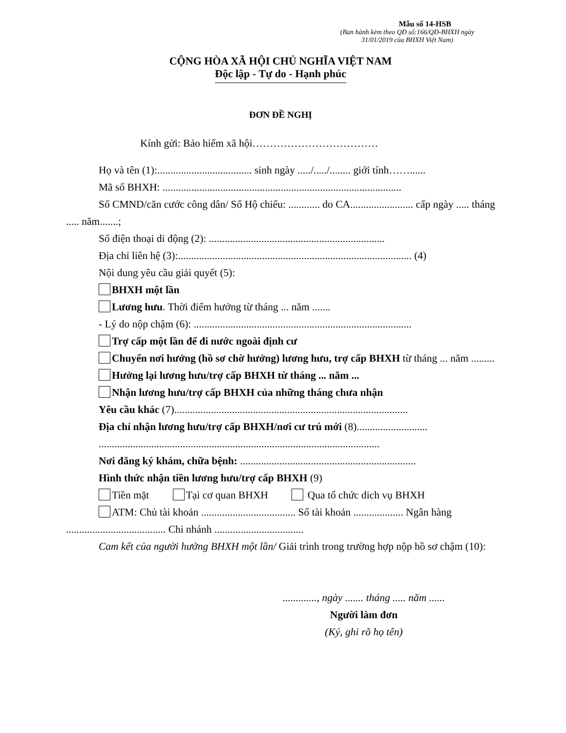Mẫu số 14-HSB
(Ban hành kèm theo QĐ số:166/QĐ-BHXH ngày 31/01/2019 của BHXH Việt Nam)
CỘNG HÒA XÃ HỘI CHỦ NGHĨA VIỆT NAM
Độc lập - Tự do - Hạnh phúc
ĐƠN ĐỀ NGHỊ
Kính gửi: Bảo hiểm xã hội………………………………
Họ và tên (1):.................................... sinh ngày ...../...../........ giới tính……......
Mã số BHXH: ...........................................................................................
Số CMND/căn cước công dân/ Số Hộ chiếu: ............ do CA........................ cấp ngày ..... tháng ..... năm.......;
Số điện thoại di động (2): ...................................................................
Địa chỉ liên hệ (3):......................................................................................... (4)
Nội dung yêu cầu giải quyết (5):
BHXH một lần
Lương hưu. Thời điểm hưởng từ tháng ... năm .......
- Lý do nộp chậm (6): ...................................................................................
Trợ cấp một lần để đi nước ngoài định cư
Chuyển nơi hưởng (hồ sơ chờ hưởng) lương hưu, trợ cấp BHXH từ tháng ... năm .........
Hưởng lại lương hưu/trợ cấp BHXH từ tháng ... năm ...
Nhận lương hưu/trợ cấp BHXH của những tháng chưa nhận
Yêu cầu khác (7).........................................................................................
Địa chỉ nhận lương hưu/trợ cấp BHXH/nơi cư trú mới (8)...........................
...........................................................................................................
Nơi đăng ký khám, chữa bệnh: ...................................................................
Hình thức nhận tiền lương hưu/trợ cấp BHXH (9)
Tiền mặt Tại cơ quan BHXH Qua tổ chức dich vụ BHXH
ATM: Chủ tài khoản .................................... Số tài khoản ................... Ngân hàng ...................................... Chi nhánh ..................................
Cam kết của người hưởng BHXH một lần/ Giải trình trong trường hợp nộp hồ sơ chậm (10):
............., ngày ....... tháng ..... năm ......
Người làm đơn
(Ký, ghi rõ họ tên)